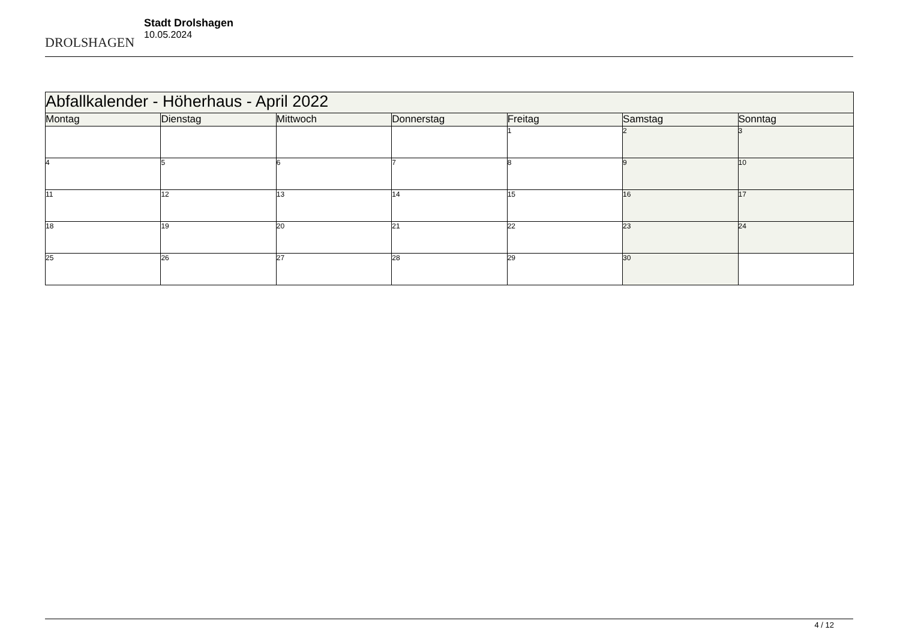DROLSHAGEN
Stadt Drolshagen
10.05.2024
| Abfallkalender - Höherhaus - April 2022 | | | | | | |
| Montag | Dienstag | Mittwoch | Donnerstag | Freitag | Samstag | Sonntag |
| | | | | 1 | 2 | 3 |
| 4 | 5 | 6 | 7 | 8 | 9 | 10 |
| 11 | 12 | 13 | 14 | 15 | 16 | 17 |
| 18 | 19 | 20 | 21 | 22 | 23 | 24 |
| 25 | 26 | 27 | 28 | 29 | 30 | |
4 / 12